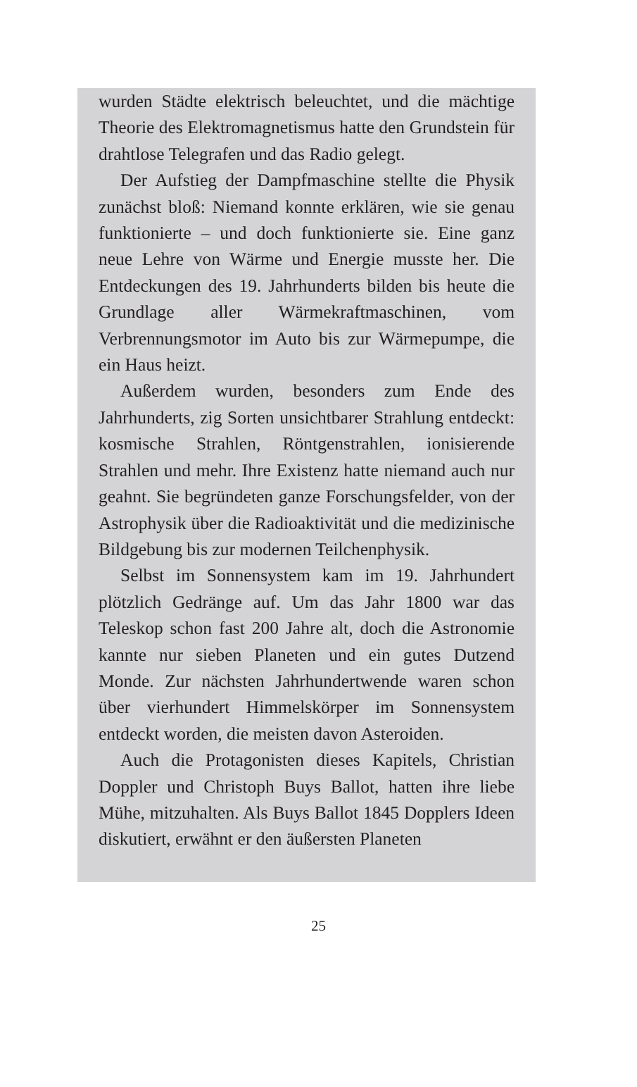wurden Städte elektrisch beleuchtet, und die mächtige Theorie des Elektromagnetismus hatte den Grundstein für drahtlose Telegrafen und das Radio gelegt.
Der Aufstieg der Dampfmaschine stellte die Physik zunächst bloß: Niemand konnte erklären, wie sie genau funktionierte – und doch funktionierte sie. Eine ganz neue Lehre von Wärme und Energie musste her. Die Entdeckungen des 19. Jahrhunderts bilden bis heute die Grundlage aller Wärmekraftmaschinen, vom Verbrennungsmotor im Auto bis zur Wärmepumpe, die ein Haus heizt.
Außerdem wurden, besonders zum Ende des Jahrhunderts, zig Sorten unsichtbarer Strahlung entdeckt: kosmische Strahlen, Röntgenstrahlen, ionisierende Strahlen und mehr. Ihre Existenz hatte niemand auch nur geahnt. Sie begründeten ganze Forschungsfelder, von der Astrophysik über die Radioaktivität und die medizinische Bildgebung bis zur modernen Teilchenphysik.
Selbst im Sonnensystem kam im 19. Jahrhundert plötzlich Gedränge auf. Um das Jahr 1800 war das Teleskop schon fast 200 Jahre alt, doch die Astronomie kannte nur sieben Planeten und ein gutes Dutzend Monde. Zur nächsten Jahrhundertwende waren schon über vierhundert Himmelskörper im Sonnensystem entdeckt worden, die meisten davon Asteroiden.
Auch die Protagonisten dieses Kapitels, Christian Doppler und Christoph Buys Ballot, hatten ihre liebe Mühe, mitzuhalten. Als Buys Ballot 1845 Dopplers Ideen diskutiert, erwähnt er den äußersten Planeten
25